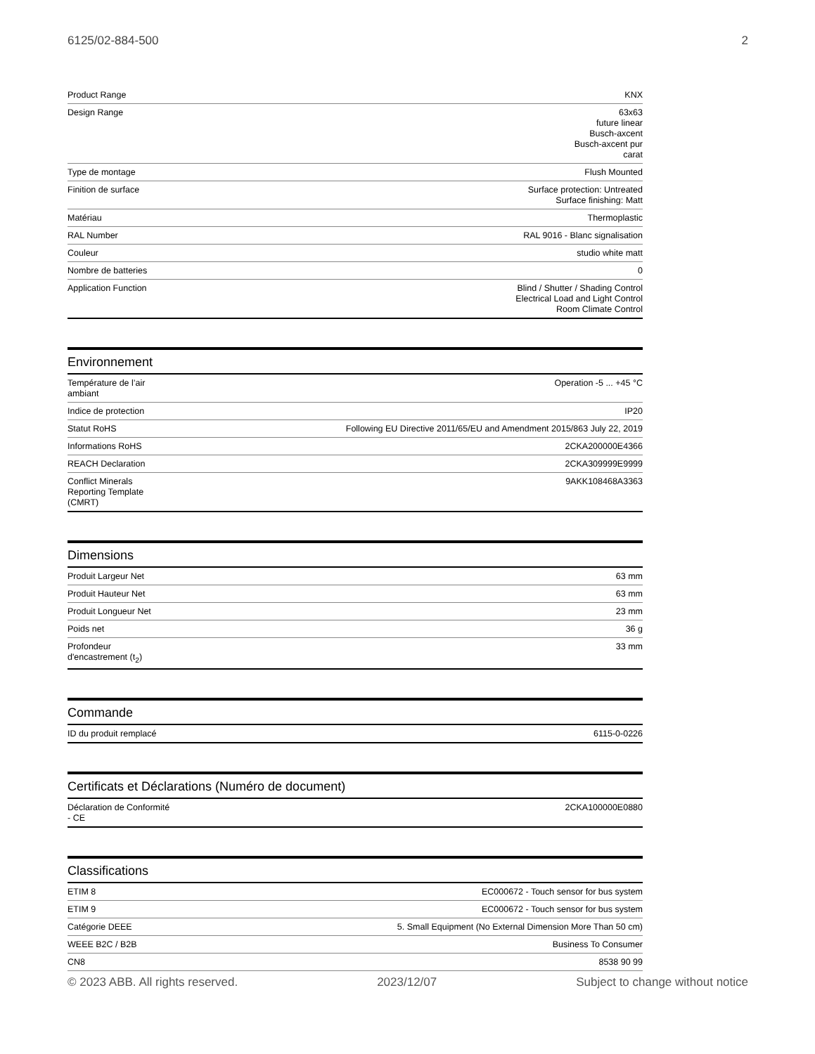6125/02-884-500 2
| Product Range | KNX |
| Design Range | 63x63 future linear Busch-axcent Busch-axcent pur carat |
| Type de montage | Flush Mounted |
| Finition de surface | Surface protection: Untreated Surface finishing: Matt |
| Matériau | Thermoplastic |
| RAL Number | RAL 9016 - Blanc signalisation |
| Couleur | studio white matt |
| Nombre de batteries | 0 |
| Application Function | Blind / Shutter / Shading Control Electrical Load and Light Control Room Climate Control |
Environnement
| Température de l’air ambiant | Operation -5 ... +45 °C |
| Indice de protection | IP20 |
| Statut RoHS | Following EU Directive 2011/65/EU and Amendment 2015/863 July 22, 2019 |
| Informations RoHS | 2CKA200000E4366 |
| REACH Declaration | 2CKA309999E9999 |
| Conflict Minerals Reporting Template (CMRT) | 9AKK108468A3363 |
Dimensions
| Produit Largeur Net | 63 mm |
| Produit Hauteur Net | 63 mm |
| Produit Longueur Net | 23 mm |
| Poids net | 36 g |
| Profondeur d'encastrement (t<sub>2</sub>) | 33 mm |
Commande
| ID du produit remplacé | 6115-0-0226 |
Certificats et Déclarations (Numéro de document)
| Déclaration de Conformité - CE | 2CKA100000E0880 |
Classifications
| ETIM 8 | EC000672 - Touch sensor for bus system |
| ETIM 9 | EC000672 - Touch sensor for bus system |
| Catégorie DEEE | 5. Small Equipment (No External Dimension More Than 50 cm) |
| WEEE B2C / B2B | Business To Consumer |
| CN8 | 8538 90 99 |
© 2023 ABB. All rights reserved. 2023/12/07 Subject to change without notice